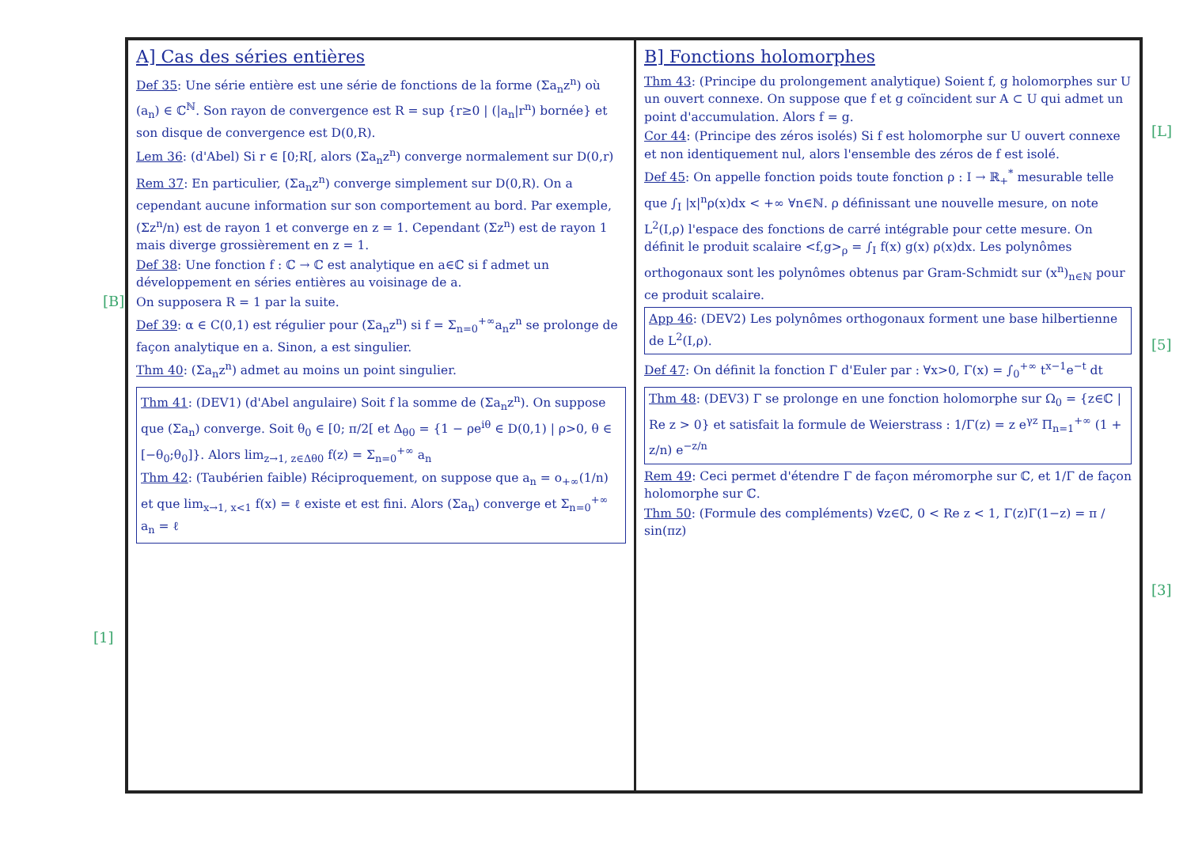[B]
[1]
[L]
[5]
[3]
A] Cas des séries entières
Def 35: Une série entière est une série de fonctions de la forme (Σa<sub>n</sub>z<sup>n</sup>) où (a<sub>n</sub>) ∈ ℂ<sup>ℕ</sup>. Son rayon de convergence est R = sup {r≥0 | (|a<sub>n</sub>|r<sup>n</sup>) bornée} et son disque de convergence est D(0,R).
Lem 36: (d'Abel) Si r ∈ [0;R[, alors (Σa<sub>n</sub>z<sup>n</sup>) converge normalement sur D(0,r)
Rem 37: En particulier, (Σa<sub>n</sub>z<sup>n</sup>) converge simplement sur D(0,R). On a cependant aucune information sur son comportement au bord. Par exemple, (Σz<sup>n</sup>/n) est de rayon 1 et converge en z = 1. Cependant (Σz<sup>n</sup>) est de rayon 1 mais diverge grossièrement en z = 1.
Def 38: Une fonction f : ℂ → ℂ est analytique en a∈ℂ si f admet un développement en séries entières au voisinage de a.
On supposera R = 1 par la suite.
Def 39: α ∈ C(0,1) est régulier pour (Σa<sub>n</sub>z<sup>n</sup>) si f = Σ<sub>n=0</sub><sup>+∞</sup>a<sub>n</sub>z<sup>n</sup> se prolonge de façon analytique en a. Sinon, a est singulier.
Thm 40: (Σa<sub>n</sub>z<sup>n</sup>) admet au moins un point singulier.
Thm 41: (DEV1) (d'Abel angulaire) Soit f la somme de (Σa<sub>n</sub>z<sup>n</sup>). On suppose que (Σa<sub>n</sub>) converge. Soit θ<sub>0</sub> ∈ [0; π/2[ et Δ<sub>θ0</sub> = {1 − ρe<sup>iθ</sup> ∈ D(0,1) | ρ>0, θ ∈ [−θ<sub>0</sub>;θ<sub>0</sub>]}. Alors lim<sub>z→1, z∈Δθ0</sub> f(z) = Σ<sub>n=0</sub><sup>+∞</sup> a<sub>n</sub>
Thm 42: (Taubérien faible) Réciproquement, on suppose que a<sub>n</sub> = o<sub>+∞</sub>(1/n) et que lim<sub>x→1, x<1</sub> f(x) = ℓ existe et est fini. Alors (Σa<sub>n</sub>) converge et Σ<sub>n=0</sub><sup>+∞</sup> a<sub>n</sub> = ℓ
B] Fonctions holomorphes
Thm 43: (Principe du prolongement analytique) Soient f, g holomorphes sur U un ouvert connexe. On suppose que f et g coïncident sur A ⊂ U qui admet un point d'accumulation. Alors f = g.
Cor 44: (Principe des zéros isolés) Si f est holomorphe sur U ouvert connexe et non identiquement nul, alors l'ensemble des zéros de f est isolé.
Def 45: On appelle fonction poids toute fonction ρ : I → ℝ<sub>+</sub><sup>*</sup> mesurable telle que ∫<sub>I</sub> |x|<sup>n</sup>ρ(x)dx < +∞ ∀n∈ℕ. ρ définissant une nouvelle mesure, on note L<sup>2</sup>(I,ρ) l'espace des fonctions de carré intégrable pour cette mesure. On définit le produit scalaire <f,g><sub>ρ</sub> = ∫<sub>I</sub> f(x) g(x) ρ(x)dx. Les polynômes orthogonaux sont les polynômes obtenus par Gram-Schmidt sur (x<sup>n</sup>)<sub>n∈ℕ</sub> pour ce produit scalaire.
App 46: (DEV2) Les polynômes orthogonaux forment une base hilbertienne de L<sup>2</sup>(I,ρ).
Def 47: On définit la fonction Γ d'Euler par : ∀x>0, Γ(x) = ∫<sub>0</sub><sup>+∞</sup> t<sup>x−1</sup>e<sup>−t</sup> dt
Thm 48: (DEV3) Γ se prolonge en une fonction holomorphe sur Ω<sub>0</sub> = {z∈ℂ | Re z > 0} et satisfait la formule de Weierstrass : 1/Γ(z) = z e<sup>γz</sup> Π<sub>n=1</sub><sup>+∞</sup> (1 + z/n) e<sup>−z/n</sup>
Rem 49: Ceci permet d'étendre Γ de façon méromorphe sur ℂ, et 1/Γ de façon holomorphe sur ℂ.
Thm 50: (Formule des compléments) ∀z∈ℂ, 0 < Re z < 1, Γ(z)Γ(1−z) = π / sin(πz)